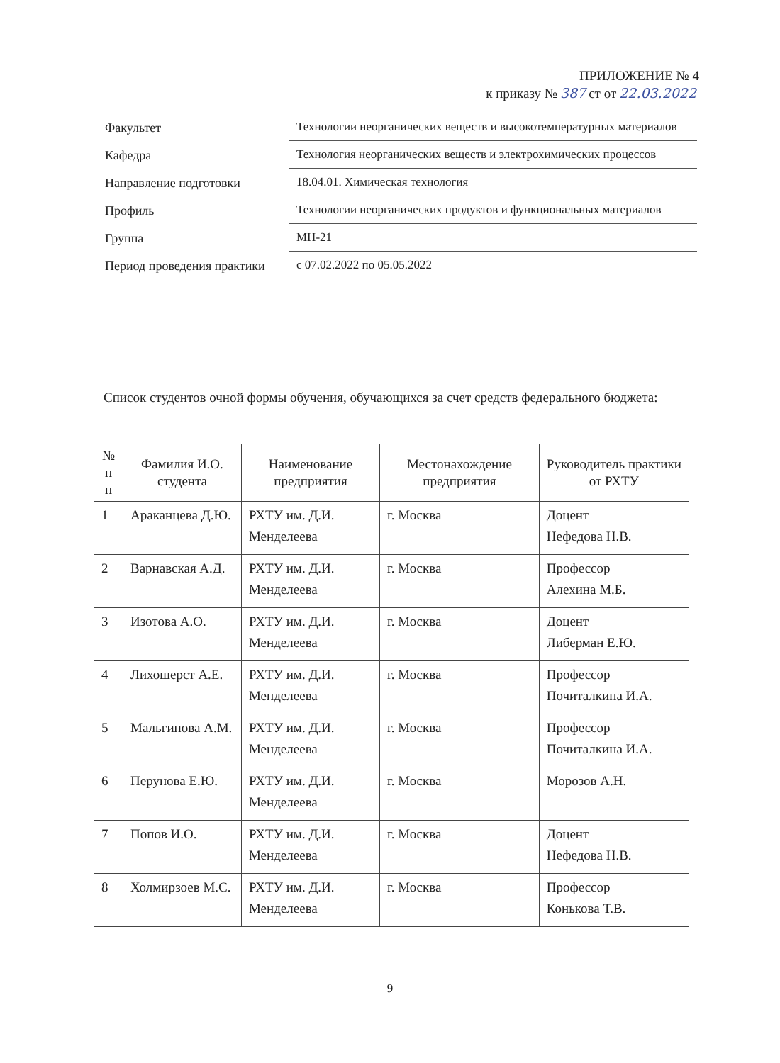ПРИЛОЖЕНИЕ № 4
к приказу № 387 ст от 22.03.2022
| Факультет | Технологии неорганических веществ и высокотемпературных материалов |
| Кафедра | Технология неорганических веществ и электрохимических процессов |
| Направление подготовки | 18.04.01. Химическая технология |
| Профиль | Технологии неорганических продуктов и функциональных материалов |
| Группа | МН-21 |
| Период проведения практики | с 07.02.2022 по 05.05.2022 |
Список студентов очной формы обучения, обучающихся за счет средств федерального бюджета:
| № п п | Фамилия И.О. студента | Наименование предприятия | Местонахождение предприятия | Руководитель практики от РХТУ |
| --- | --- | --- | --- | --- |
| 1 | Араканцева Д.Ю. | РХТУ им. Д.И. Менделеева | г. Москва | Доцент Нефедова Н.В. |
| 2 | Варнавская А.Д. | РХТУ им. Д.И. Менделеева | г. Москва | Профессор Алехина М.Б. |
| 3 | Изотова А.О. | РХТУ им. Д.И. Менделеева | г. Москва | Доцент Либерман Е.Ю. |
| 4 | Лихошерст А.Е. | РХТУ им. Д.И. Менделеева | г. Москва | Профессор Почиталкина И.А. |
| 5 | Мальгинова А.М. | РХТУ им. Д.И. Менделеева | г. Москва | Профессор Почиталкина И.А. |
| 6 | Перунова Е.Ю. | РХТУ им. Д.И. Менделеева | г. Москва | Морозов А.Н. |
| 7 | Попов И.О. | РХТУ им. Д.И. Менделеева | г. Москва | Доцент Нефедова Н.В. |
| 8 | Холмирзоев М.С. | РХТУ им. Д.И. Менделеева | г. Москва | Профессор Конькова Т.В. |
9